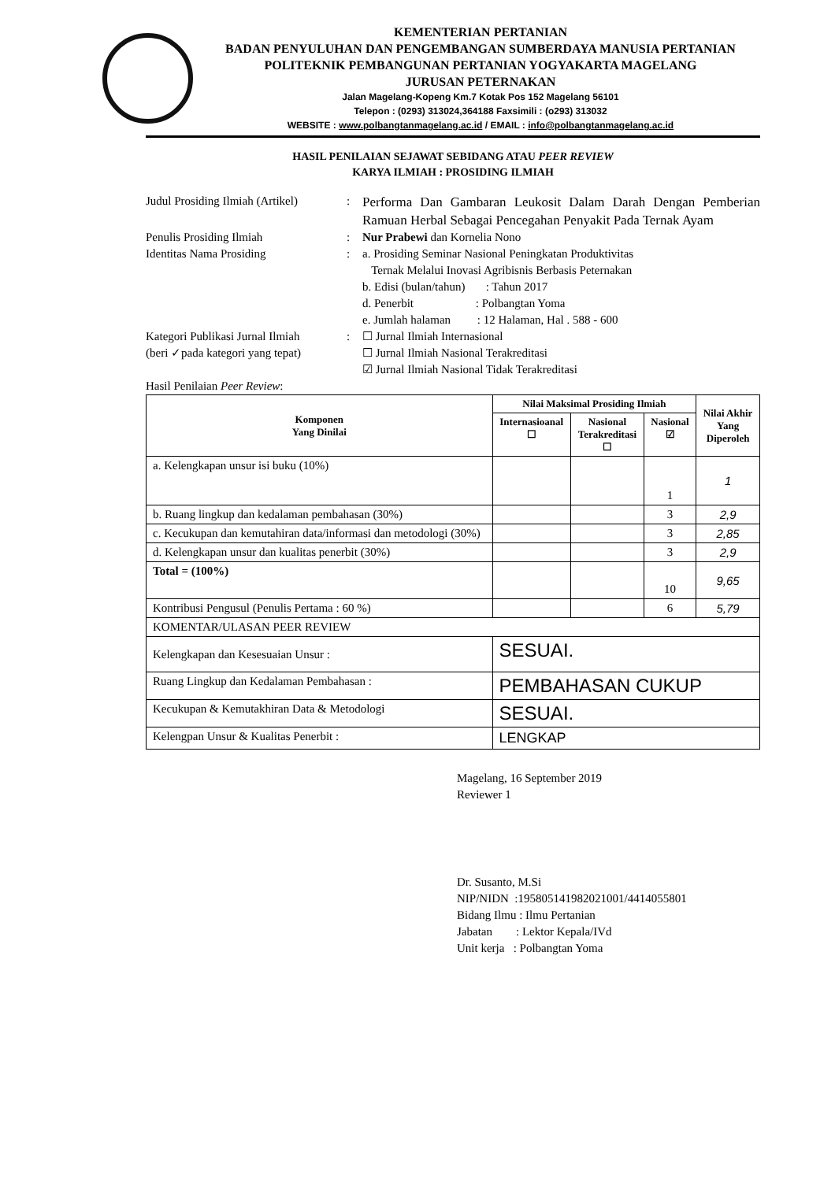KEMENTERIAN PERTANIAN
BADAN PENYULUHAN DAN PENGEMBANGAN SUMBERDAYA MANUSIA PERTANIAN
POLITEKNIK PEMBANGUNAN PERTANIAN YOGYAKARTA MAGELANG
JURUSAN PETERNAKAN
Jalan Magelang-Kopeng Km.7 Kotak Pos 152 Magelang 56101
Telepon : (0293) 313024,364188 Faxsimili : (o293) 313032
WEBSITE : www.polbangtanmagelang.ac.id / EMAIL : info@polbangtanmagelang.ac.id
HASIL PENILAIAN SEJAWAT SEBIDANG ATAU PEER REVIEW
KARYA ILMIAH : PROSIDING ILMIAH
Judul Prosiding Ilmiah (Artikel)
:
Performa Dan Gambaran Leukosit Dalam Darah Dengan Pemberian Ramuan Herbal Sebagai Pencegahan Penyakit Pada Ternak Ayam
Penulis Prosiding Ilmiah : Nur Prabewi dan Kornelia Nono
Identitas Nama Prosiding : a. Prosiding Seminar Nasional Peningkatan Produktivitas
Ternak Melalui Inovasi Agribisnis Berbasis Peternakan
b. Edisi (bulan/tahun) : Tahun 2017
d. Penerbit : Polbangtan Yoma
e. Jumlah halaman : 12 Halaman, Hal . 588 - 600
Kategori Publikasi Jurnal Ilmiah
(beri ✓pada kategori yang tepat)
: ☐ Jurnal Ilmiah Internasional
☐ Jurnal Ilmiah Nasional Terakreditasi
☑ Jurnal Ilmiah Nasional Tidak Terakreditasi
Hasil Penilaian Peer Review :
| Komponen Yang Dinilai | Nilai Maksimal Prosiding Ilmiah | | | Nilai Akhir Yang Diperoleh |
| --- | --- | --- | --- | --- |
| | Internasioanal ☐ | Nasional Terakreditasi ☐ | Nasional ☑ | |
| a. Kelengkapan unsur isi buku (10%) | | | 1 | 1 |
| b. Ruang lingkup dan kedalaman pembahasan (30%) | | | 3 | 2,9 |
| c. Kecukupan dan kemutahiran data/informasi dan metodologi (30%) | | | 3 | 2,85 |
| d. Kelengkapan unsur dan kualitas penerbit (30%) | | | 3 | 2,9 |
| Total = (100%) | | | 10 | 9,65 |
| Kontribusi Pengusul (Penulis Pertama : 60 %) | | | 6 | 5,79 |
| KOMENTAR/ULASAN PEER REVIEW | | | | |
| Kelengkapan dan Kesesuaian Unsur : | SESUAI. | | | |
| Ruang Lingkup dan Kedalaman Pembahasan : | PEMBAHASAN CUKUP | | | |
| Kecukupan & Kemutakhiran Data & Metodologi | SESUAI. | | | |
| Kelengpan Unsur & Kualitas Penerbit : | LENGKAP | | | |
Magelang, 16 September 2019
Reviewer 1
Dr. Susanto, M.Si
NIP/NIDN :195805141982021001/4414055801
Bidang Ilmu : Ilmu Pertanian
Jabatan : Lektor Kepala/IVd
Unit kerja : Polbangtan Yoma